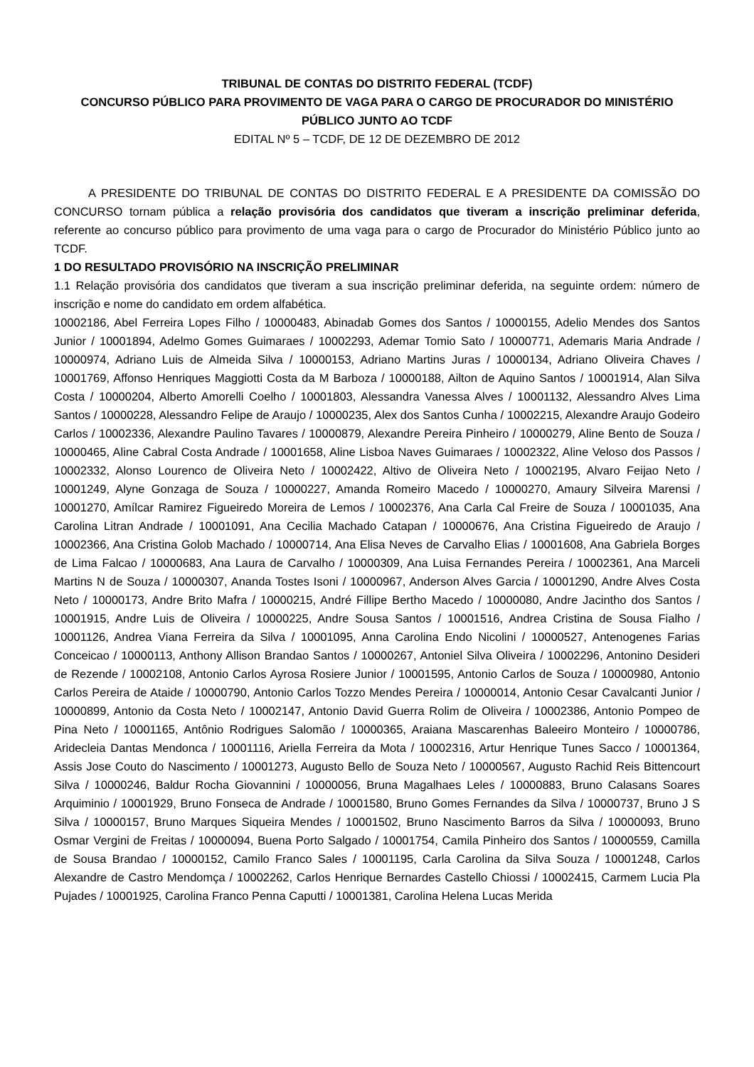TRIBUNAL DE CONTAS DO DISTRITO FEDERAL (TCDF)
CONCURSO PÚBLICO PARA PROVIMENTO DE VAGA PARA O CARGO DE PROCURADOR DO MINISTÉRIO PÚBLICO JUNTO AO TCDF
EDITAL Nº 5 – TCDF, DE 12 DE DEZEMBRO DE 2012
A PRESIDENTE DO TRIBUNAL DE CONTAS DO DISTRITO FEDERAL E A PRESIDENTE DA COMISSÃO DO CONCURSO tornam pública a relação provisória dos candidatos que tiveram a inscrição preliminar deferida, referente ao concurso público para provimento de uma vaga para o cargo de Procurador do Ministério Público junto ao TCDF.
1 DO RESULTADO PROVISÓRIO NA INSCRIÇÃO PRELIMINAR
1.1 Relação provisória dos candidatos que tiveram a sua inscrição preliminar deferida, na seguinte ordem: número de inscrição e nome do candidato em ordem alfabética.
10002186, Abel Ferreira Lopes Filho / 10000483, Abinadab Gomes dos Santos / 10000155, Adelio Mendes dos Santos Junior / 10001894, Adelmo Gomes Guimaraes / 10002293, Ademar Tomio Sato / 10000771, Ademaris Maria Andrade / 10000974, Adriano Luis de Almeida Silva / 10000153, Adriano Martins Juras / 10000134, Adriano Oliveira Chaves / 10001769, Affonso Henriques Maggiotti Costa da M Barboza / 10000188, Ailton de Aquino Santos / 10001914, Alan Silva Costa / 10000204, Alberto Amorelli Coelho / 10001803, Alessandra Vanessa Alves / 10001132, Alessandro Alves Lima Santos / 10000228, Alessandro Felipe de Araujo / 10000235, Alex dos Santos Cunha / 10002215, Alexandre Araujo Godeiro Carlos / 10002336, Alexandre Paulino Tavares / 10000879, Alexandre Pereira Pinheiro / 10000279, Aline Bento de Souza / 10000465, Aline Cabral Costa Andrade / 10001658, Aline Lisboa Naves Guimaraes / 10002322, Aline Veloso dos Passos / 10002332, Alonso Lourenco de Oliveira Neto / 10002422, Altivo de Oliveira Neto / 10002195, Alvaro Feijao Neto / 10001249, Alyne Gonzaga de Souza / 10000227, Amanda Romeiro Macedo / 10000270, Amaury Silveira Marensi / 10001270, Amílcar Ramirez Figueiredo Moreira de Lemos / 10002376, Ana Carla Cal Freire de Souza / 10001035, Ana Carolina Litran Andrade / 10001091, Ana Cecilia Machado Catapan / 10000676, Ana Cristina Figueiredo de Araujo / 10002366, Ana Cristina Golob Machado / 10000714, Ana Elisa Neves de Carvalho Elias / 10001608, Ana Gabriela Borges de Lima Falcao / 10000683, Ana Laura de Carvalho / 10000309, Ana Luisa Fernandes Pereira / 10002361, Ana Marceli Martins N de Souza / 10000307, Ananda Tostes Isoni / 10000967, Anderson Alves Garcia / 10001290, Andre Alves Costa Neto / 10000173, Andre Brito Mafra / 10000215, André Fillipe Bertho Macedo / 10000080, Andre Jacintho dos Santos / 10001915, Andre Luis de Oliveira / 10000225, Andre Sousa Santos / 10001516, Andrea Cristina de Sousa Fialho / 10001126, Andrea Viana Ferreira da Silva / 10001095, Anna Carolina Endo Nicolini / 10000527, Antenogenes Farias Conceicao / 10000113, Anthony Allison Brandao Santos / 10000267, Antoniel Silva Oliveira / 10002296, Antonino Desideri de Rezende / 10002108, Antonio Carlos Ayrosa Rosiere Junior / 10001595, Antonio Carlos de Souza / 10000980, Antonio Carlos Pereira de Ataide / 10000790, Antonio Carlos Tozzo Mendes Pereira / 10000014, Antonio Cesar Cavalcanti Junior / 10000899, Antonio da Costa Neto / 10002147, Antonio David Guerra Rolim de Oliveira / 10002386, Antonio Pompeo de Pina Neto / 10001165, Antônio Rodrigues Salomão / 10000365, Araiana Mascarenhas Baleeiro Monteiro / 10000786, Aridecleia Dantas Mendonca / 10001116, Ariella Ferreira da Mota / 10002316, Artur Henrique Tunes Sacco / 10001364, Assis Jose Couto do Nascimento / 10001273, Augusto Bello de Souza Neto / 10000567, Augusto Rachid Reis Bittencourt Silva / 10000246, Baldur Rocha Giovannini / 10000056, Bruna Magalhaes Leles / 10000883, Bruno Calasans Soares Arquiminio / 10001929, Bruno Fonseca de Andrade / 10001580, Bruno Gomes Fernandes da Silva / 10000737, Bruno J S Silva / 10000157, Bruno Marques Siqueira Mendes / 10001502, Bruno Nascimento Barros da Silva / 10000093, Bruno Osmar Vergini de Freitas / 10000094, Buena Porto Salgado / 10001754, Camila Pinheiro dos Santos / 10000559, Camilla de Sousa Brandao / 10000152, Camilo Franco Sales / 10001195, Carla Carolina da Silva Souza / 10001248, Carlos Alexandre de Castro Mendomça / 10002262, Carlos Henrique Bernardes Castello Chiossi / 10002415, Carmem Lucia Pla Pujades / 10001925, Carolina Franco Penna Caputti / 10001381, Carolina Helena Lucas Merida